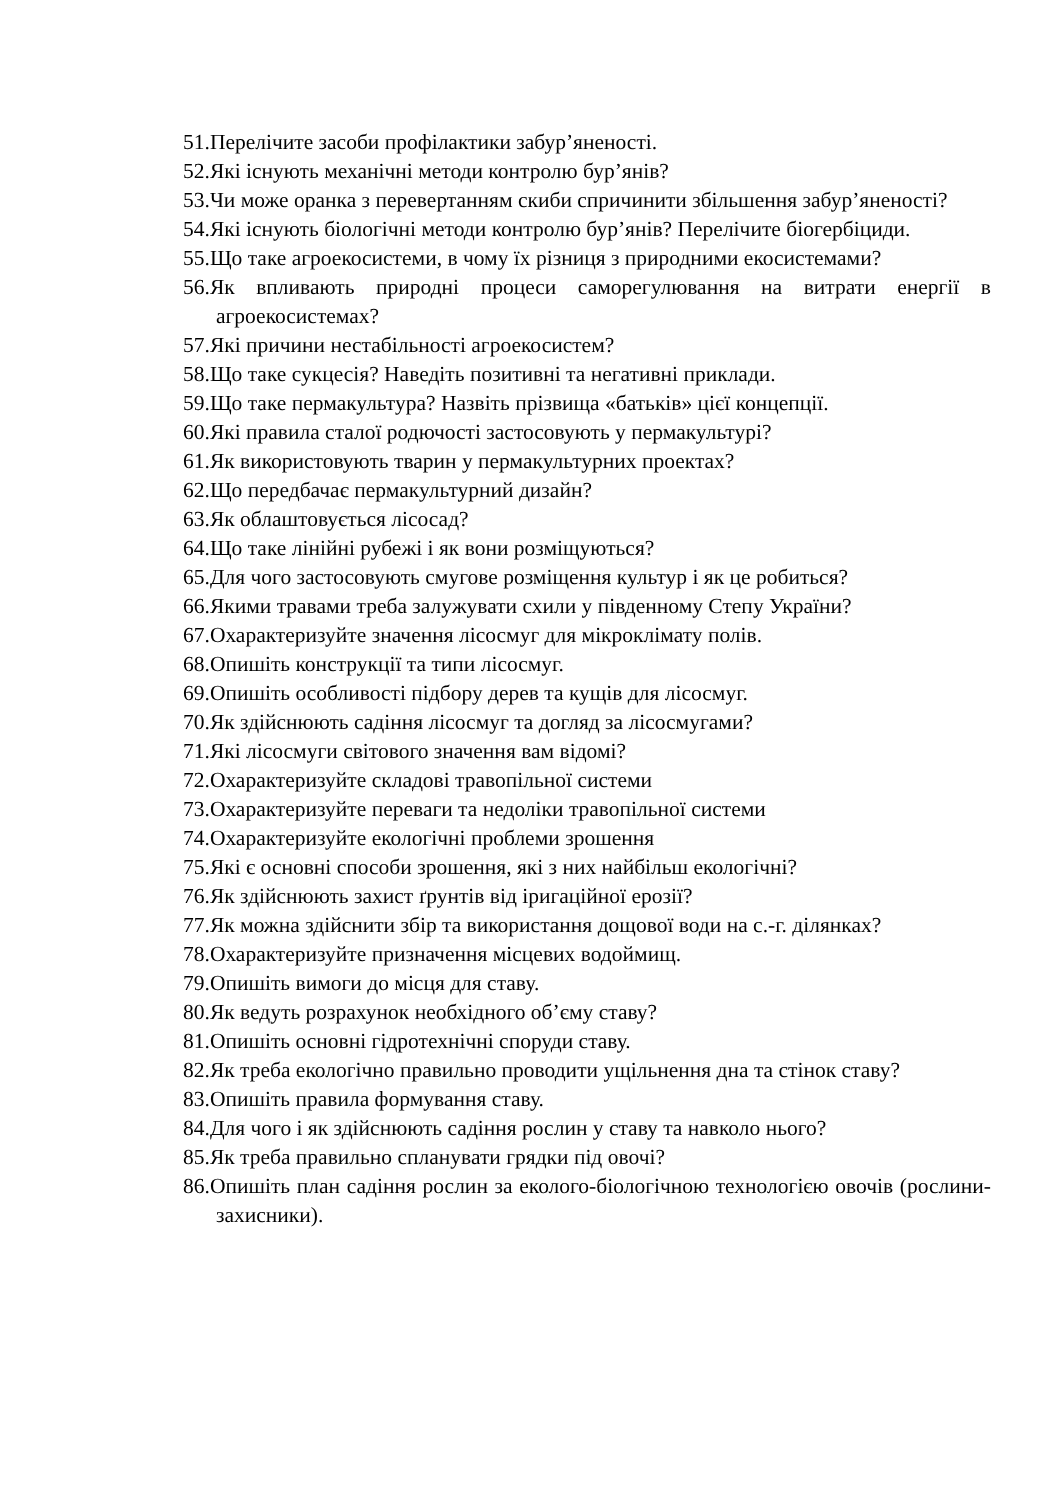51.Перелічите засоби профілактики забур’яненості.
52.Які існують механічні методи контролю бур’янів?
53.Чи може оранка з перевертанням скиби спричинити збільшення забур’яненості?
54.Які існують біологічні методи контролю бур’янів? Перелічите біогербіциди.
55.Що таке агроекосистеми, в чому їх різниця з природними екосистемами?
56.Як впливають природні процеси саморегулювання на витрати енергії в агроекосистемах?
57.Які причини нестабільності агроекосистем?
58.Що таке сукцесія? Наведіть позитивні та негативні приклади.
59.Що таке пермакультура? Назвіть прізвища «батьків» цієї концепції.
60.Які правила сталої родючості застосовують у пермакультурі?
61.Як використовують тварин у пермакультурних проектах?
62.Що передбачає пермакультурний дизайн?
63.Як облаштовується лісосад?
64.Що таке лінійні рубежі і як вони розміщуються?
65.Для чого застосовують смугове розміщення культур і як це робиться?
66.Якими травами треба залужувати схили у південному Степу України?
67.Охарактеризуйте значення лісосмуг для мікроклімату полів.
68.Опишіть конструкції та типи лісосмуг.
69.Опишіть особливості підбору дерев та кущів для лісосмуг.
70.Як здійснюють садіння лісосмуг та догляд за лісосмугами?
71.Які лісосмуги світового значення вам відомі?
72.Охарактеризуйте складові травопільної системи
73.Охарактеризуйте переваги та недоліки травопільної системи
74.Охарактеризуйте екологічні проблеми зрошення
75.Які є основні способи зрошення, які з них найбільш екологічні?
76.Як здійснюють захист ґрунтів від іригаційної ерозії?
77.Як можна здійснити збір та використання дощової води на с.-г. ділянках?
78.Охарактеризуйте призначення місцевих водоймищ.
79.Опишіть вимоги до місця для ставу.
80.Як ведуть розрахунок необхідного об’єму ставу?
81.Опишіть основні гідротехнічні споруди ставу.
82.Як треба екологічно правильно проводити ущільнення дна та стінок ставу?
83.Опишіть правила формування ставу.
84.Для чого і як здійснюють садіння рослин у ставу та навколо нього?
85.Як треба правильно спланувати грядки під овочі?
86.Опишіть план садіння рослин за еколого-біологічною технологією овочів (рослини-захисники).